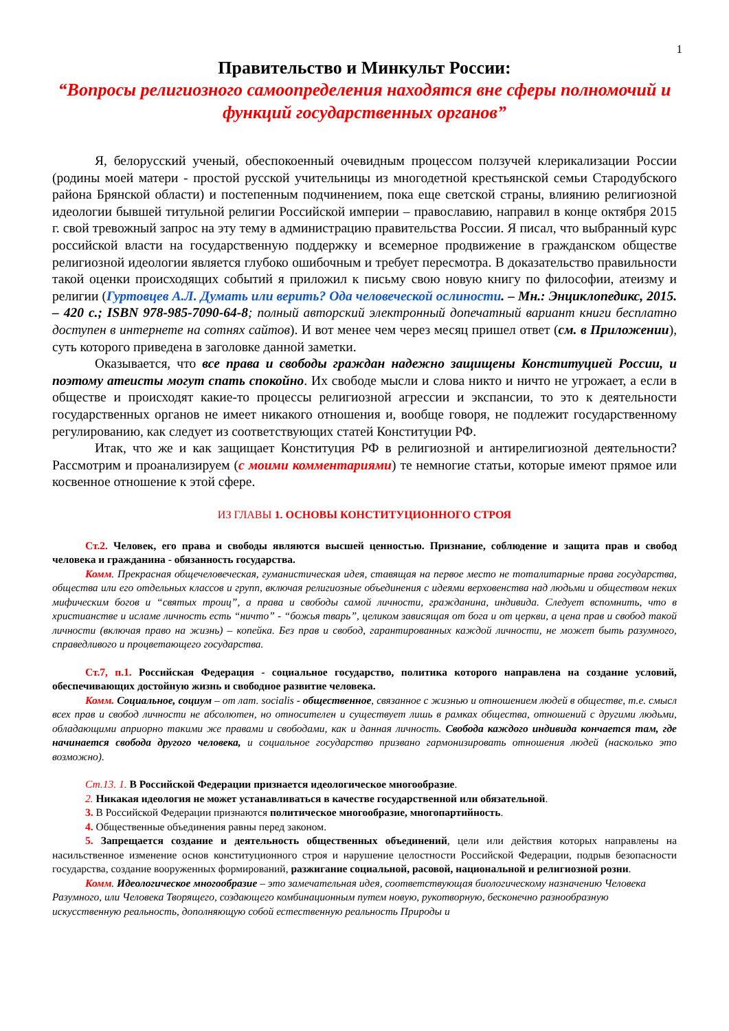1
Правительство и Минкульт России:
“Вопросы религиозного самоопределения находятся вне сферы полномочий и функций государственных органов”
Я, белорусский ученый, обеспокоенный очевидным процессом ползучей клерикализации России (родины моей матери - простой русской учительницы из многодетной крестьянской семьи Стародубского района Брянской области) и постепенным подчинением, пока еще светской страны, влиянию религиозной идеологии бывшей титульной религии Российской империи – православию, направил в конце октября 2015 г. свой тревожный запрос на эту тему в администрацию правительства России. Я писал, что выбранный курс российской власти на государственную поддержку и всемерное продвижение в гражданском обществе религиозной идеологии является глубоко ошибочным и требует пересмотра. В доказательство правильности такой оценки происходящих событий я приложил к письму свою новую книгу по философии, атеизму и религии (Гуртовцев А.Л. Думать или верить? Ода человеческой ослиности. – Мн.: Энциклопедикс, 2015. – 420 с.; ISBN 978-985-7090-64-8; полный авторский электронный допечатный вариант книги бесплатно доступен в интернете на сотнях сайтов). И вот менее чем через месяц пришел ответ (см. в Приложении), суть которого приведена в заголовке данной заметки.
Оказывается, что все права и свободы граждан надежно защищены Конституцией России, и поэтому атеисты могут спать спокойно. Их свободе мысли и слова никто и ничто не угрожает, а если в обществе и происходят какие-то процессы религиозной агрессии и экспансии, то это к деятельности государственных органов не имеет никакого отношения и, вообще говоря, не подлежит государственному регулированию, как следует из соответствующих статей Конституции РФ.
Итак, что же и как защищает Конституция РФ в религиозной и антирелигиозной деятельности? Рассмотрим и проанализируем (с моими комментариями) те немногие статьи, которые имеют прямое или косвенное отношение к этой сфере.
ИЗ ГЛАВЫ 1. ОСНОВЫ КОНСТИТУЦИОННОГО СТРОЯ
Ст.2. Человек, его права и свободы являются высшей ценностью. Признание, соблюдение и защита прав и свобод человека и гражданина - обязанность государства.
Комм. Прекрасная общечеловеческая, гуманистическая идея, ставящая на первое место не тоталитарные права государства, общества или его отдельных классов и групп, включая религиозные объединения с идеями верховенства над людьми и обществом неких мифическим богов и “святых троиц”, а права и свободы самой личности, гражданина, индивида. Следует вспомнить, что в христианстве и исламе личность есть “ничто” - “божья тварь”, целиком зависящая от бога и от церкви, а цена прав и свобод такой личности (включая право на жизнь) – копейка. Без прав и свобод, гарантированных каждой личности, не может быть разумного, справедливого и процветающего государства.
Ст.7, п.1. Российская Федерация - социальное государство, политика которого направлена на создание условий, обеспечивающих достойную жизнь и свободное развитие человека.
Комм. Социальное, социум – от лат. socialis - общественное, связанное с жизнью и отношением людей в обществе, т.е. смысл всех прав и свобод личности не абсолютен, но относителен и существует лишь в рамках общества, отношений с другими людьми, обладающими априорно такими же правами и свободами, как и данная личность. Свобода каждого индивида кончается там, где начинается свобода другого человека, и социальное государство призвано гармонизировать отношения людей (насколько это возможно).
Ст.13. 1. В Российской Федерации признается идеологическое многообразие.
2. Никакая идеология не может устанавливаться в качестве государственной или обязательной.
3. В Российской Федерации признаются политическое многообразие, многопартийность.
4. Общественные объединения равны перед законом.
5. Запрещается создание и деятельность общественных объединений, цели или действия которых направлены на насильственное изменение основ конституционного строя и нарушение целостности Российской Федерации, подрыв безопасности государства, создание вооруженных формирований, разжигание социальной, расовой, национальной и религиозной розни.
Комм. Идеологическое многообразие – это замечательная идея, соответствующая биологическому назначению Человека Разумного, или Человека Творящего, создающего комбинационным путем новую, рукотворную, бесконечно разнообразную искусственную реальность, дополняющую собой естественную реальность Природы и